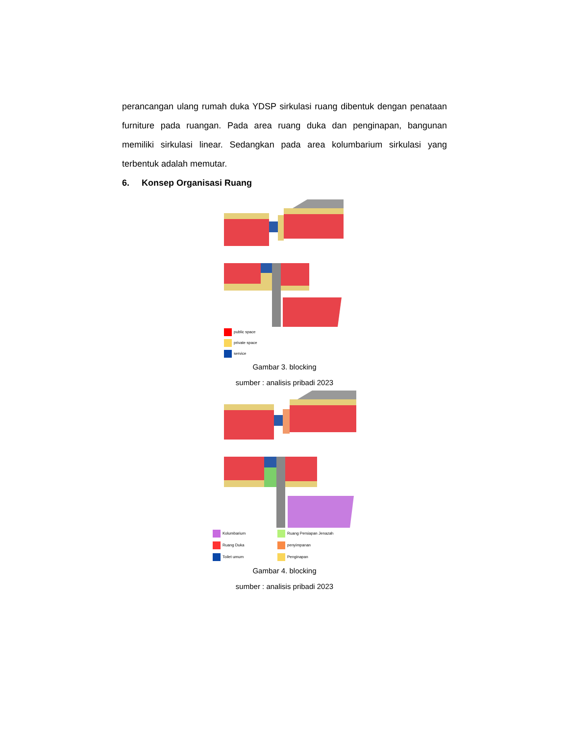perancangan ulang rumah duka YDSP sirkulasi ruang dibentuk dengan penataan furniture pada ruangan. Pada area ruang duka dan penginapan, bangunan memiliki sirkulasi linear. Sedangkan pada area kolumbarium sirkulasi yang terbentuk adalah memutar.
6. Konsep Organisasi Ruang
public space
private space
service
Gambar 3. blocking
sumber : analisis pribadi 2023
| Kolumbarium | Ruang Persiapan Jenazah |
| Ruang Duka | penyimpanan |
| Toilet umum | Penginapan |
Gambar 4. blocking
sumber : analisis pribadi 2023